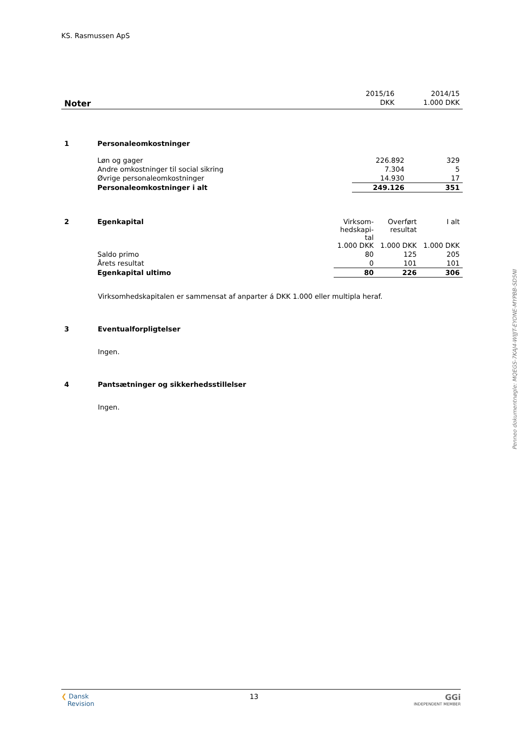KS. Rasmussen ApS
| | 2015/16 | 2014/15 |
| Noter | DKK | 1.000 DKK |
| 1 | Personaleomkostninger | | |
| | Løn og gager | 226.892 | 329 |
| | Andre omkostninger til social sikring | 7.304 | 5 |
| | Øvrige personaleomkostninger | 14.930 | 17 |
| | Personaleomkostninger i alt | 249.126 | 351 |
| 2 | Egenkapital | Virksom- hedskapi- tal 1.000 DKK | Overført resultat 1.000 DKK | I alt 1.000 DKK |
| | Saldo primo | 80 | 125 | 205 |
| | Årets resultat | 0 | 101 | 101 |
| | Egenkapital ultimo | 80 | 226 | 306 |
Virksomhedskapitalen er sammensat af anparter á DKK 1.000 eller multipla heraf.
3 Eventualforpligtelser
Ingen.
4 Pantsætninger og sikkerhedsstillelser
Ingen.
Penneo dokumentnøgle: MQEGS-7KAJ4-WIJJT-EYONE-MYPBB-SD5NI
❮ Dansk
Revision
13 GGi
INDEPENDENT MEMBER